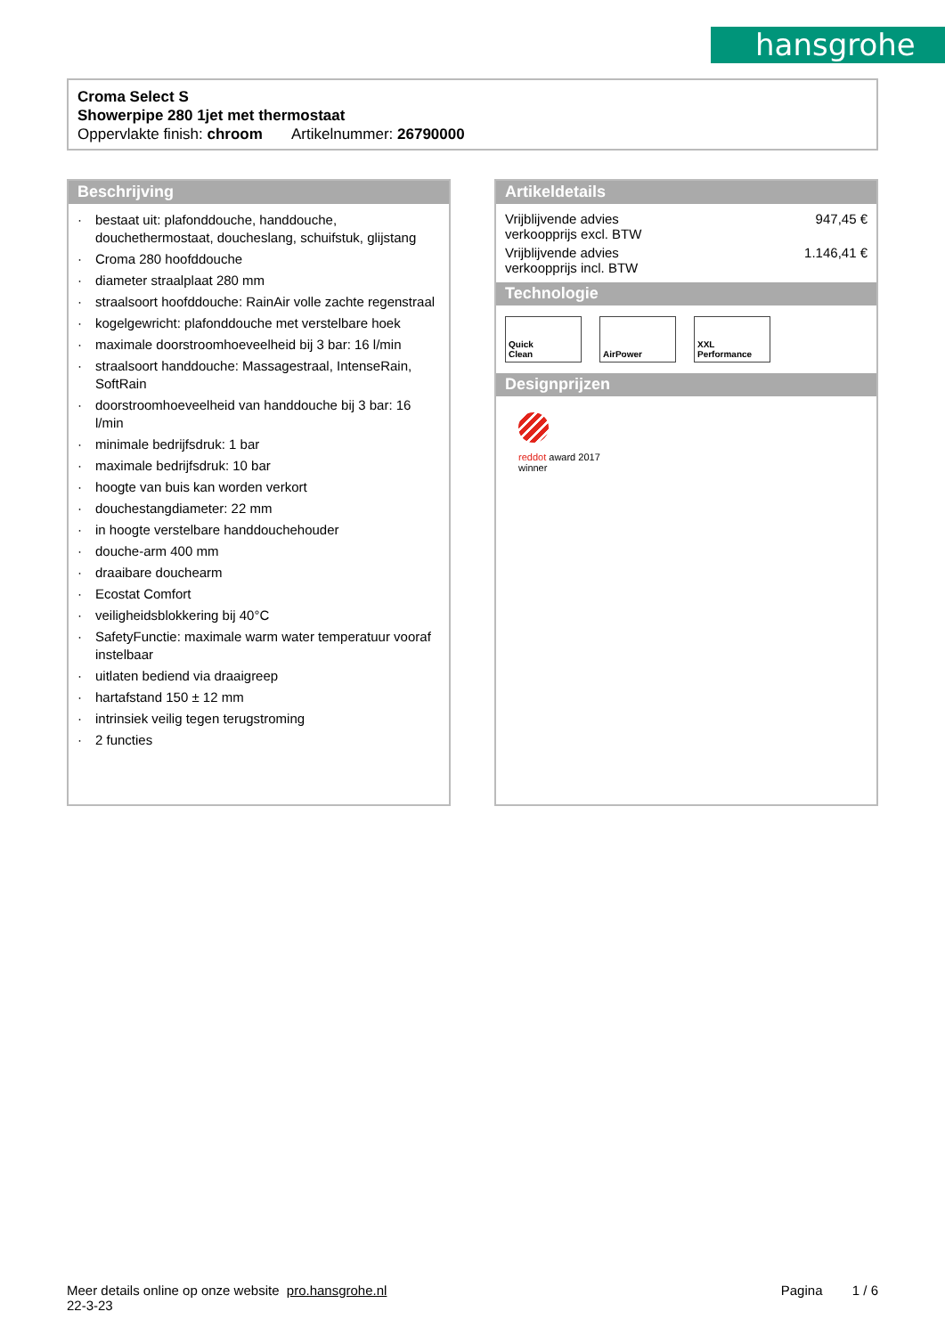hansgrohe
Croma Select S
Showerpipe 280 1jet met thermostaat
Oppervlakte finish: chroom Artikelnummer: 26790000
Beschrijving
· bestaat uit: plafonddouche, handdouche, douchethermostaat, doucheslang, schuifstuk, glijstang
· Croma 280 hoofddouche
· diameter straalplaat 280 mm
· straalsoort hoofddouche: RainAir volle zachte regenstraal
· kogelgewricht: plafonddouche met verstelbare hoek
· maximale doorstroomhoeveelheid bij 3 bar: 16 l/min
· straalsoort handdouche: Massagestraal, IntenseRain, SoftRain
· doorstroomhoeveelheid van handdouche bij 3 bar: 16 l/min
· minimale bedrijfsdruk: 1 bar
· maximale bedrijfsdruk: 10 bar
· hoogte van buis kan worden verkort
· douchestangdiameter: 22 mm
· in hoogte verstelbare handdouchehouder
· douche-arm 400 mm
· draaibare douchearm
· Ecostat Comfort
· veiligheidsblokkering bij 40°C
· SafetyFunctie: maximale warm water temperatuur vooraf instelbaar
· uitlaten bediend via draaigreep
· hartafstand 150 ± 12 mm
· intrinsiek veilig tegen terugstroming
· 2 functies
Artikeldetails
| Vrijblijvende advies verkoopprijs excl. BTW | 947,45 € |
| Vrijblijvende advies verkoopprijs incl. BTW | 1.146,41 € |
Technologie
Quick
Clean
AirPower XXL
Performance
Designprijzen
reddot award 2017
winner
Meer details online op onze website pro.hansgrohe.nl Pagina 1 / 6
22-3-23